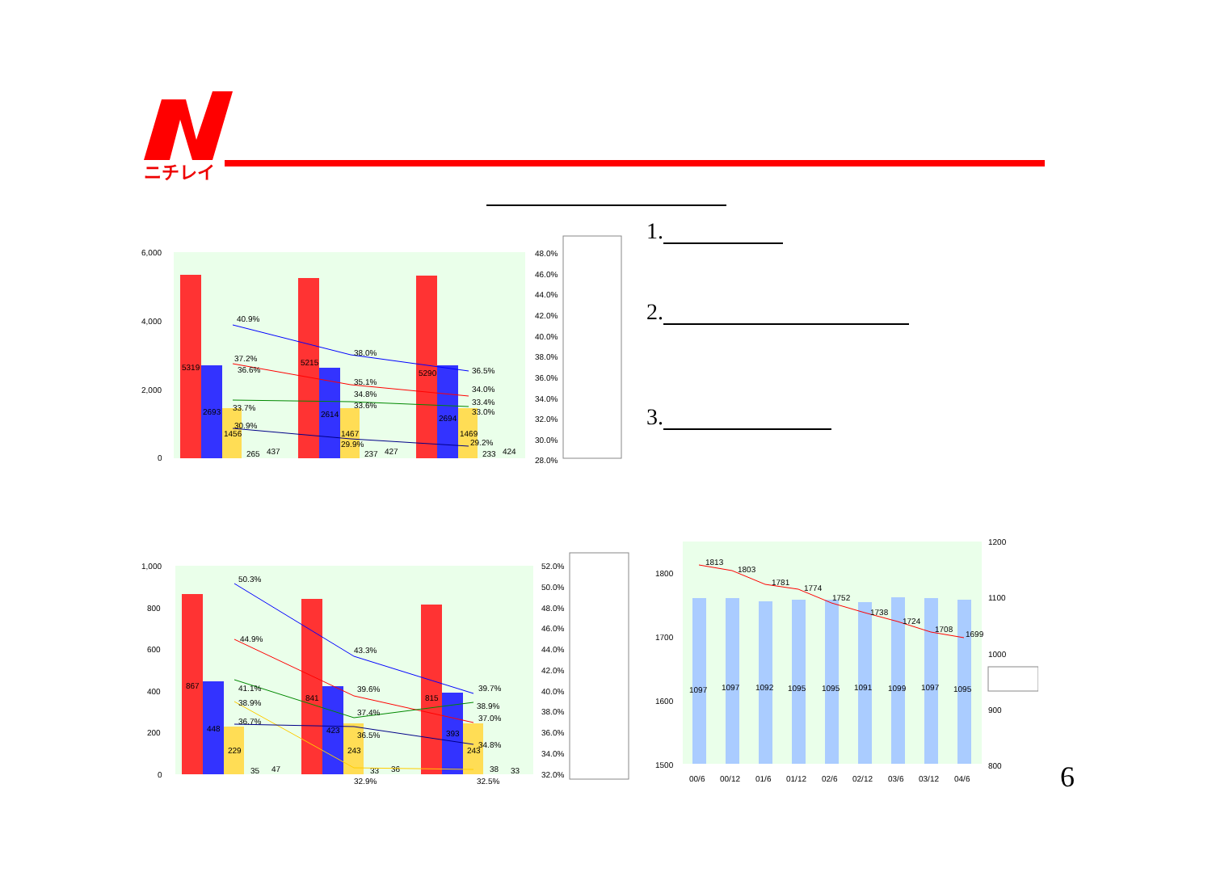ニチレイ
1.
2.
3.
6,000
4,000
2,000
0
5319
2693
1456
265
437
5215
2614
1467
237
427
5290
2694
1469
233
424
40.9%
38.0%
36.5%
37.2%
36.6%
35.1%
34.8%
34.0%
33.4%
33.0%
33.7%
33.6%
30.9%
29.9%
29.2%
48.0%
46.0%
44.0%
42.0%
40.0%
38.0%
36.0%
34.0%
32.0%
30.0%
28.0%
1,000
800
600
400
200
0
867
448
229
35
47
841
423
243
33
36
815
393
243
38
33
50.3%
43.3%
39.7%
44.9%
39.6%
37.0%
41.1%
37.4%
38.9%
38.9%
32.9%
32.5%
36.7%
36.5%
34.8%
52.0%
50.0%
48.0%
46.0%
44.0%
42.0%
40.0%
38.0%
36.0%
34.0%
32.0%
1800
1700
1600
1500
1200
1100
1000
900
800
1813
1803
1781
1774
1752
1738
1724
1708
1699
1097
1097
1092
1095
1095
1091
1099
1097
1095
00/6
00/12
01/6
01/12
02/6
02/12
03/6
03/12
04/6
6